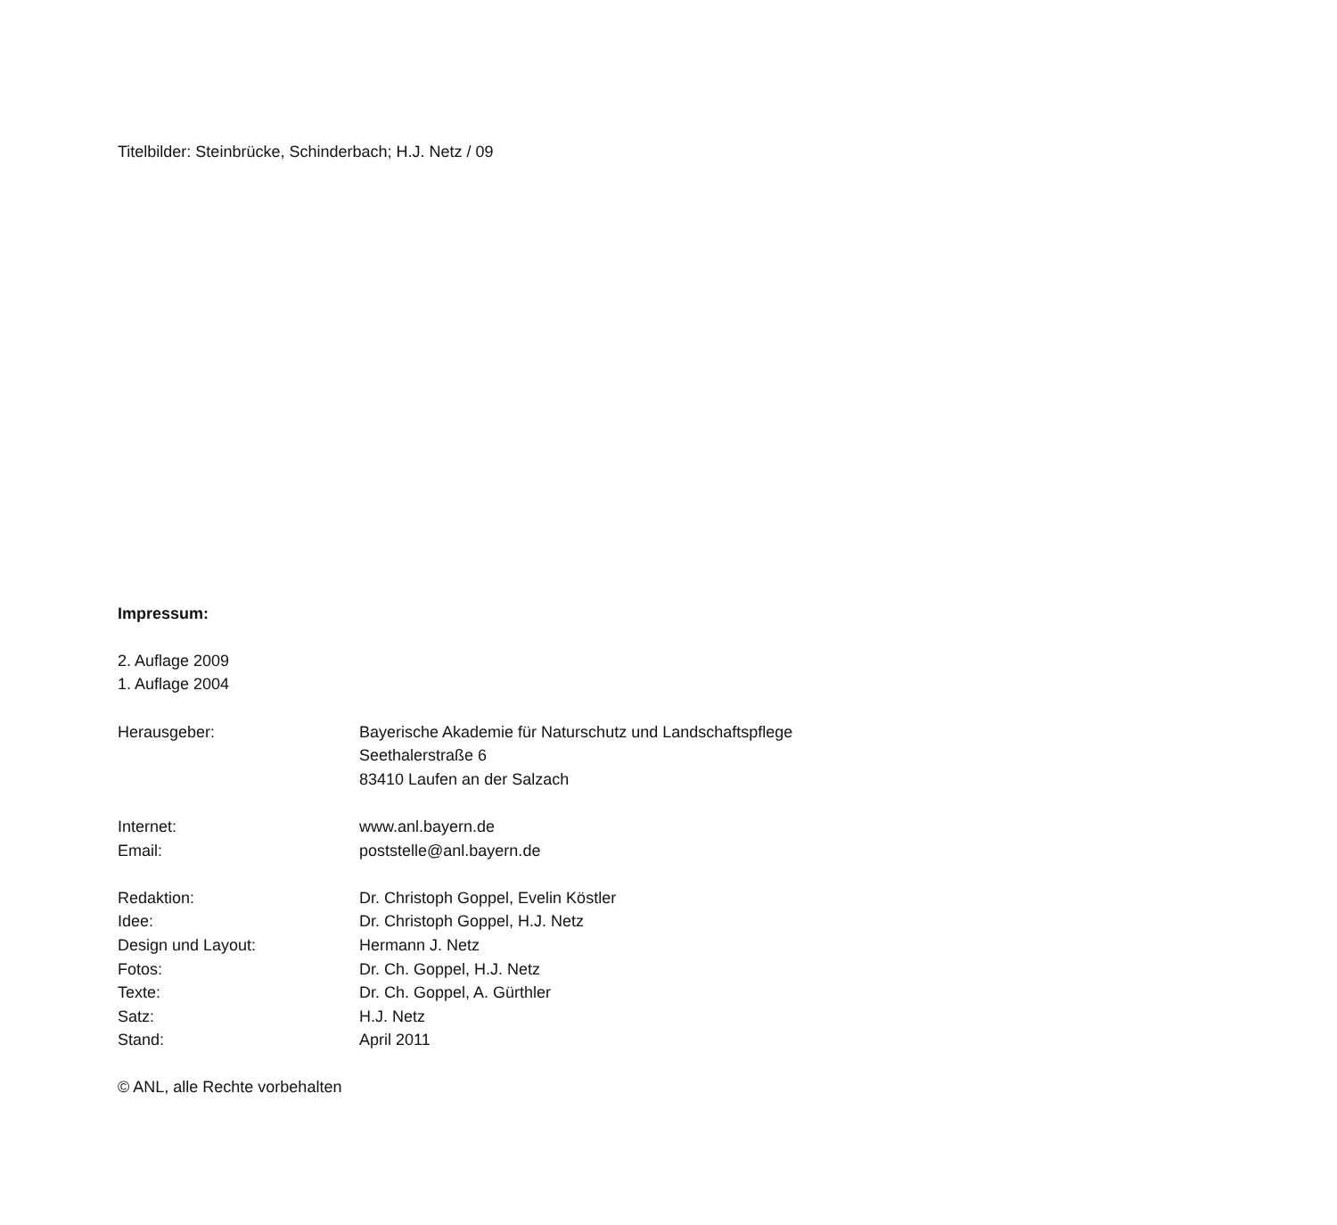Titelbilder: Steinbrücke, Schinderbach; H.J. Netz / 09
Impressum:
2. Auflage 2009
1. Auflage 2004
Herausgeber: Bayerische Akademie für Naturschutz und Landschaftspflege
Seethalerstraße 6
83410 Laufen an der Salzach
Internet: www.anl.bayern.de
Email: poststelle@anl.bayern.de
Redaktion: Dr. Christoph Goppel, Evelin Köstler
Idee: Dr. Christoph Goppel, H.J. Netz
Design und Layout: Hermann J. Netz
Fotos: Dr. Ch. Goppel, H.J. Netz
Texte: Dr. Ch. Goppel, A. Gürthler
Satz: H.J. Netz
Stand: April 2011
© ANL, alle Rechte vorbehalten